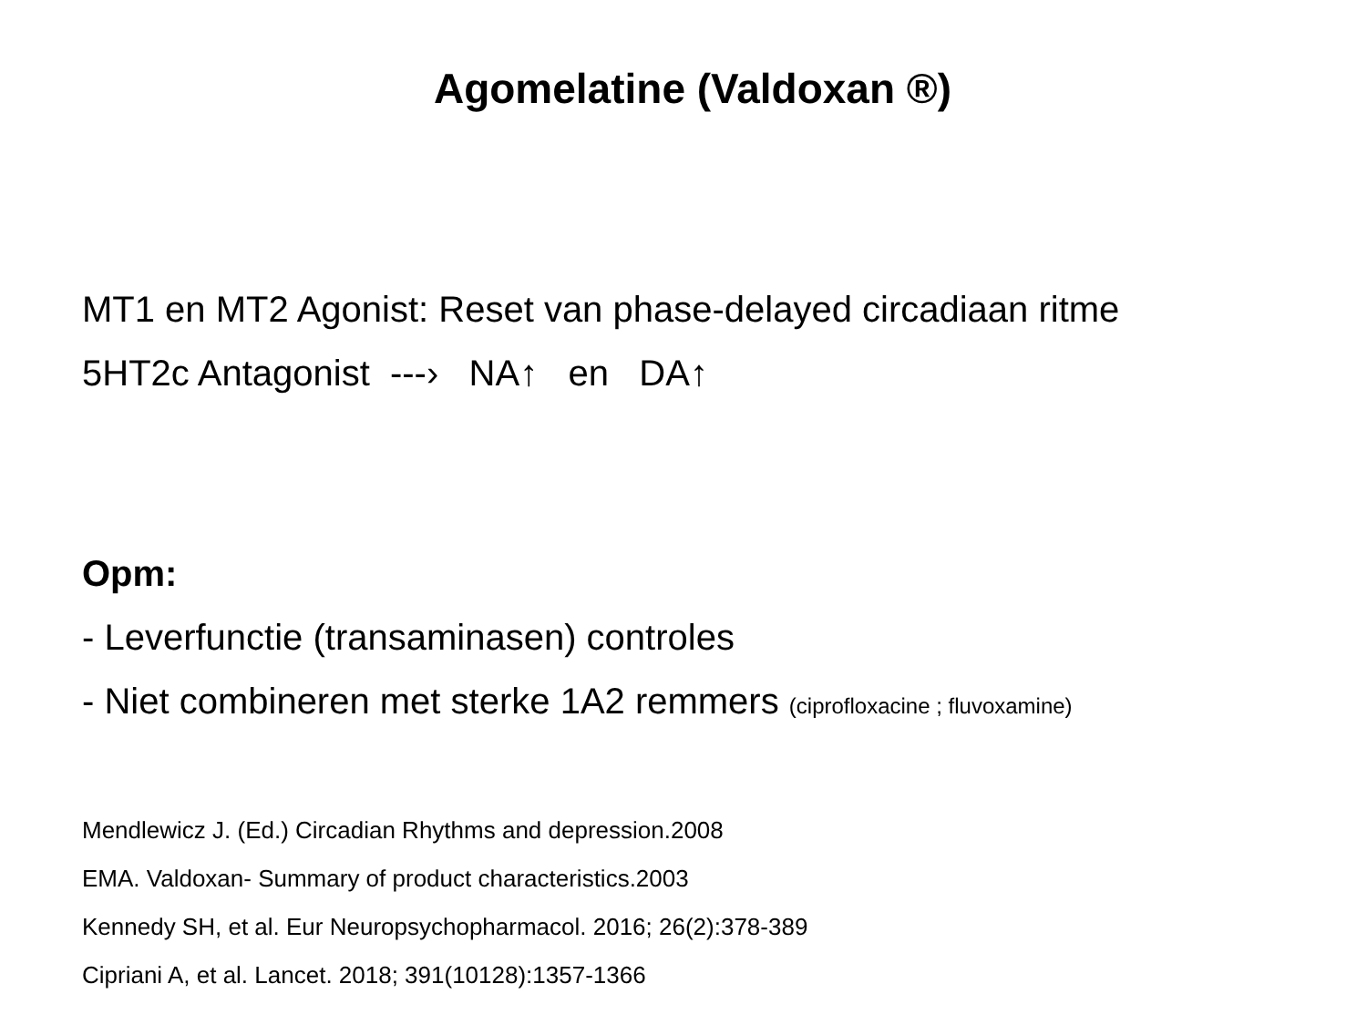Agomelatine (Valdoxan ®)
MT1 en MT2 Agonist: Reset van phase-delayed circadiaan ritme
5HT2c Antagonist ---› NA↑ en DA↑
Opm:
- Leverfunctie (transaminasen) controles
- Niet combineren met sterke 1A2 remmers (ciprofloxacine ; fluvoxamine)
Mendlewicz J. (Ed.) Circadian Rhythms and depression.2008
EMA. Valdoxan- Summary of product characteristics.2003
Kennedy SH, et al. Eur Neuropsychopharmacol. 2016; 26(2):378-389
Cipriani A, et al. Lancet. 2018; 391(10128):1357-1366